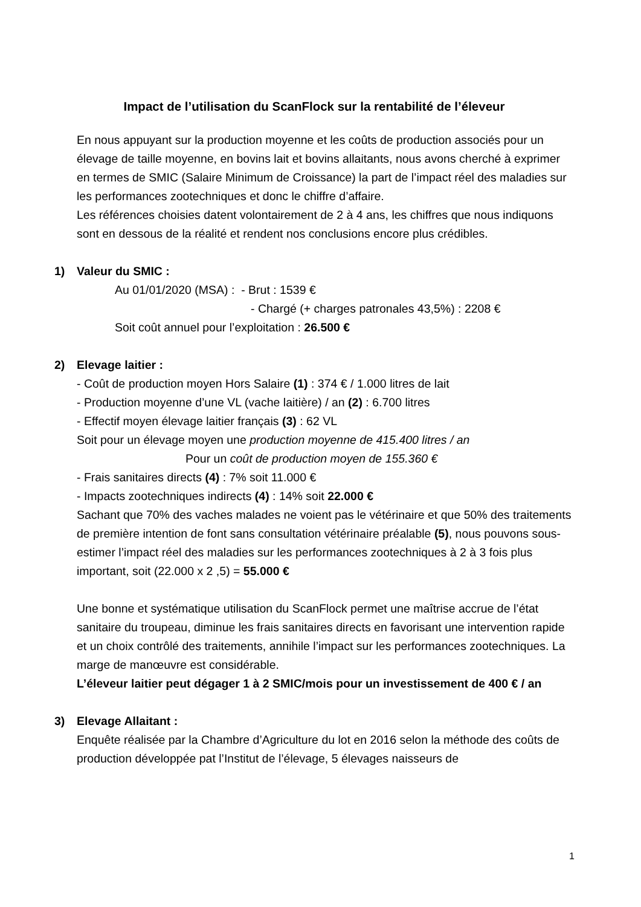Impact de l’utilisation du ScanFlock sur la rentabilité de l’éleveur
En nous appuyant sur la production moyenne et les coûts de production associés pour un élevage de taille moyenne, en bovins lait et bovins allaitants, nous avons cherché à exprimer en termes de SMIC (Salaire Minimum de Croissance) la part de l’impact réel des maladies sur les performances zootechniques et donc le chiffre d’affaire.
Les références choisies datent volontairement de 2 à 4 ans, les chiffres que nous indiquons sont en dessous de la réalité et rendent nos conclusions encore plus crédibles.
1) Valeur du SMIC :
Au 01/01/2020 (MSA) : - Brut : 1539 €
- Chargé (+ charges patronales 43,5%) : 2208 €
Soit coût annuel pour l’exploitation : 26.500 €
2) Elevage laitier :
- Coût de production moyen Hors Salaire (1) : 374 € / 1.000 litres de lait
- Production moyenne d’une VL (vache laitière) / an (2) : 6.700 litres
- Effectif moyen élevage laitier français (3) : 62 VL
Soit pour un élevage moyen une production moyenne de 415.400 litres / an
Pour un coût de production moyen de 155.360 €
- Frais sanitaires directs (4) : 7% soit 11.000 €
- Impacts zootechniques indirects (4) : 14% soit 22.000 €
Sachant que 70% des vaches malades ne voient pas le vétérinaire et que 50% des traitements de première intention de font sans consultation vétérinaire préalable (5), nous pouvons sous-estimer l’impact réel des maladies sur les performances zootechniques à 2 à 3 fois plus important, soit (22.000 x 2 ,5) = 55.000 €
Une bonne et systématique utilisation du ScanFlock permet une maîtrise accrue de l’état sanitaire du troupeau, diminue les frais sanitaires directs en favorisant une intervention rapide et un choix contrôlé des traitements, annihile l’impact sur les performances zootechniques. La marge de manœuvre est considérable.
L’éleveur laitier peut dégager 1 à 2 SMIC/mois pour un investissement de 400 € / an
3) Elevage Allaitant :
Enquête réalisée par la Chambre d’Agriculture du lot en 2016 selon la méthode des coûts de production développée pat l’Institut de l’élevage, 5 élevages naisseurs de
1